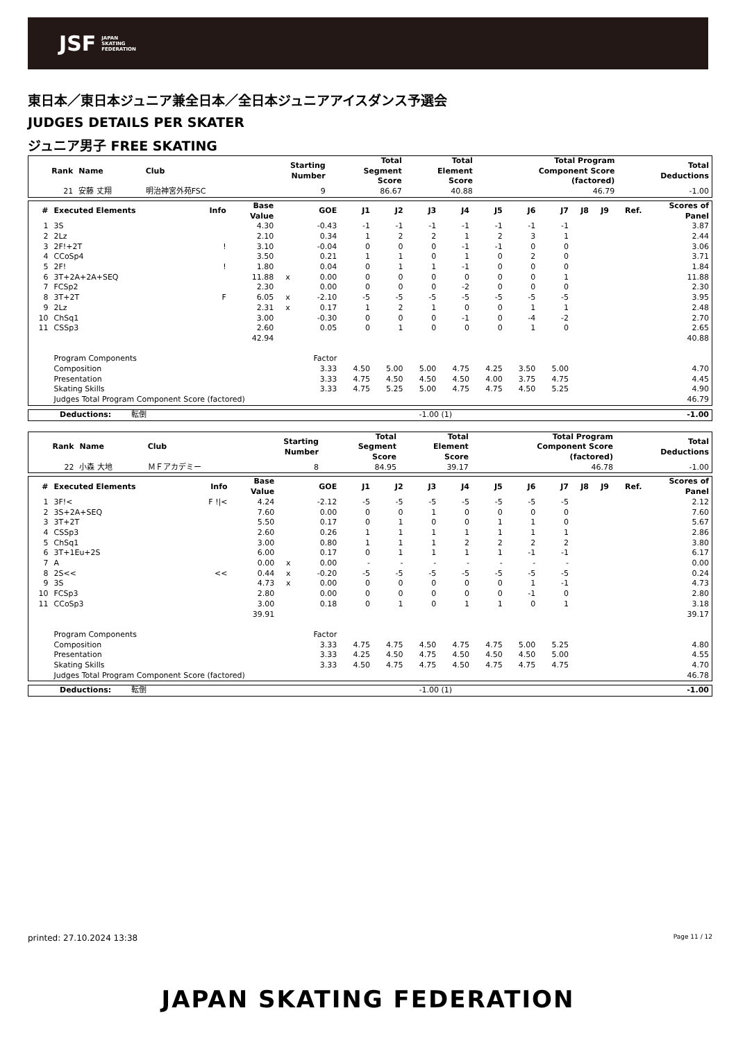JSF JAPAN
SKATING
FEDERATION
東日本／東日本ジュニア兼全日本／全日本ジュニアアイスダンス予選会
JUDGES DETAILS PER SKATER
ジュニア男子 FREE SKATING
| Rank | Name | Club | Starting Number | Total Segment Score | Total Element Score | Total Program Component Score (factored) | Total Deductions |
| --- | --- | --- | --- | --- | --- | --- | --- |
| 21 | 安藤 丈翔 | 明治神宮外苑FSC | 9 | 86.67 | 40.88 | 46.79 | -1.00 |
| # | Executed Elements | Info | Base Value | | GOE | J1 | J2 | J3 | J4 | J5 | J6 | J7 | J8 | J9 | Ref. | Scores of Panel |
| --- | --- | --- | --- | --- | --- | --- | --- | --- | --- | --- | --- | --- | --- | --- | --- | --- |
| 1 | 3S | | 4.30 | | -0.43 | -1 | -1 | -1 | -1 | -1 | -1 | -1 | | | | 3.87 |
| 2 | 2Lz | | 2.10 | | 0.34 | 1 | 2 | 2 | 1 | 2 | 3 | 1 | | | | 2.44 |
| 3 | 2F!+2T | ! | 3.10 | | -0.04 | 0 | 0 | 0 | -1 | -1 | 0 | 0 | | | | 3.06 |
| 4 | CCoSp4 | | 3.50 | | 0.21 | 1 | 1 | 0 | 1 | 0 | 2 | 0 | | | | 3.71 |
| 5 | 2F! | ! | 1.80 | | 0.04 | 0 | 1 | 1 | -1 | 0 | 0 | 0 | | | | 1.84 |
| 6 | 3T+2A+2A+SEQ | | 11.88 | x | 0.00 | 0 | 0 | 0 | 0 | 0 | 0 | 1 | | | | 11.88 |
| 7 | FCSp2 | | 2.30 | | 0.00 | 0 | 0 | 0 | -2 | 0 | 0 | 0 | | | | 2.30 |
| 8 | 3T+2T | F | 6.05 | x | -2.10 | -5 | -5 | -5 | -5 | -5 | -5 | -5 | | | | 3.95 |
| 9 | 2Lz | | 2.31 | x | 0.17 | 1 | 2 | 1 | 0 | 0 | 1 | 1 | | | | 2.48 |
| 10 | ChSq1 | | 3.00 | | -0.30 | 0 | 0 | 0 | -1 | 0 | -4 | -2 | | | | 2.70 |
| 11 | CSSp3 | | 2.60 | | 0.05 | 0 | 1 | 0 | 0 | 0 | 1 | 0 | | | | 2.65 |
| | | | 42.94 | | | | | | | | | | | | | 40.88 |
| | Program Components | | | | Factor | | | | | | | | | | | |
| | Composition | | | | 3.33 | 4.50 | 5.00 | 5.00 | 4.75 | 4.25 | 3.50 | 5.00 | | | | 4.70 |
| | Presentation | | | | 3.33 | 4.75 | 4.50 | 4.50 | 4.50 | 4.00 | 3.75 | 4.75 | | | | 4.45 |
| | Skating Skills | | | | 3.33 | 4.75 | 5.25 | 5.00 | 4.75 | 4.75 | 4.50 | 5.25 | | | | 4.90 |
| | Judges Total Program Component Score (factored) | | | | | | | | | | | | | | | 46.79 |
| Deductions: 転倒 | -1.00 (1) | -1.00 |
| Rank | Name | Club | Starting Number | Total Segment Score | Total Element Score | Total Program Component Score (factored) | Total Deductions |
| --- | --- | --- | --- | --- | --- | --- | --- |
| 22 | 小森 大地 | ＭＦアカデミー | 8 | 84.95 | 39.17 | 46.78 | -1.00 |
| # | Executed Elements | Info | Base Value | | GOE | J1 | J2 | J3 | J4 | J5 | J6 | J7 | J8 | J9 | Ref. | Scores of Panel |
| --- | --- | --- | --- | --- | --- | --- | --- | --- | --- | --- | --- | --- | --- | --- | --- | --- |
| 1 | 3F!< | F !/< | 4.24 | | -2.12 | -5 | -5 | -5 | -5 | -5 | -5 | -5 | | | | 2.12 |
| 2 | 3S+2A+SEQ | | 7.60 | | 0.00 | 0 | 0 | 1 | 0 | 0 | 0 | 0 | | | | 7.60 |
| 3 | 3T+2T | | 5.50 | | 0.17 | 0 | 1 | 0 | 0 | 1 | 1 | 0 | | | | 5.67 |
| 4 | CSSp3 | | 2.60 | | 0.26 | 1 | 1 | 1 | 1 | 1 | 1 | 1 | | | | 2.86 |
| 5 | ChSq1 | | 3.00 | | 0.80 | 1 | 1 | 1 | 2 | 2 | 2 | 2 | | | | 3.80 |
| 6 | 3T+1Eu+2S | | 6.00 | | 0.17 | 0 | 1 | 1 | 1 | 1 | -1 | -1 | | | | 6.17 |
| 7 | A | | 0.00 | x | 0.00 | - | - | - | - | - | - | - | | | | 0.00 |
| 8 | 2S<< | << | 0.44 | x | -0.20 | -5 | -5 | -5 | -5 | -5 | -5 | -5 | | | | 0.24 |
| 9 | 3S | | 4.73 | x | 0.00 | 0 | 0 | 0 | 0 | 0 | 1 | -1 | | | | 4.73 |
| 10 | FCSp3 | | 2.80 | | 0.00 | 0 | 0 | 0 | 0 | 0 | -1 | 0 | | | | 2.80 |
| 11 | CCoSp3 | | 3.00 | | 0.18 | 0 | 1 | 0 | 1 | 1 | 0 | 1 | | | | 3.18 |
| | | | 39.91 | | | | | | | | | | | | | 39.17 |
| | Program Components | | | | Factor | | | | | | | | | | | |
| | Composition | | | | 3.33 | 4.75 | 4.75 | 4.50 | 4.75 | 4.75 | 5.00 | 5.25 | | | | 4.80 |
| | Presentation | | | | 3.33 | 4.25 | 4.50 | 4.75 | 4.50 | 4.50 | 4.50 | 5.00 | | | | 4.55 |
| | Skating Skills | | | | 3.33 | 4.50 | 4.75 | 4.75 | 4.50 | 4.75 | 4.75 | 4.75 | | | | 4.70 |
| | Judges Total Program Component Score (factored) | | | | | | | | | | | | | | | 46.78 |
| Deductions: 転倒 | -1.00 (1) | -1.00 |
printed: 27.10.2024 13:38 Page 11 / 12
JAPAN SKATING FEDERATION